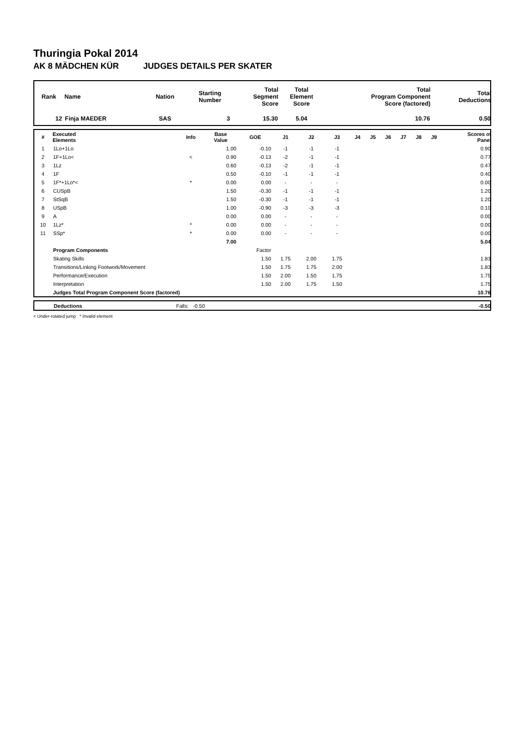Thuringia Pokal 2014
AK 8 MÄDCHEN KÜR JUDGES DETAILS PER SKATER
| Rank | Name | Nation | Starting Number | Total Segment Score | Total Element Score | Total Program Component Score (factored) | Total Deductions |
| --- | --- | --- | --- | --- | --- | --- | --- |
| 12 | Finja MAEDER | SAS | 3 | 15.30 | 5.04 | 10.76 | 0.50 |
| # | Executed Elements | Info | Base Value | GOE | J1 | J2 | J3 | J4 | J5 | J6 | J7 | J8 | J9 | Scores of Panel |
| --- | --- | --- | --- | --- | --- | --- | --- | --- | --- | --- | --- | --- | --- | --- |
| 1 | 1Lo+1Lo | | 1.00 | -0.10 | -1 | -1 | -1 | | | | | | | 0.90 |
| 2 | 1F+1Lo< | < | 0.90 | -0.13 | -2 | -1 | -1 | | | | | | | 0.77 |
| 3 | 1Lz | | 0.60 | -0.13 | -2 | -1 | -1 | | | | | | | 0.47 |
| 4 | 1F | | 0.50 | -0.10 | -1 | -1 | -1 | | | | | | | 0.40 |
| 5 | 1F*+1Lo*< | * | 0.00 | 0.00 | - | - | - | | | | | | | 0.00 |
| 6 | CUSpB | | 1.50 | -0.30 | -1 | -1 | -1 | | | | | | | 1.20 |
| 7 | StSqB | | 1.50 | -0.30 | -1 | -1 | -1 | | | | | | | 1.20 |
| 8 | USpB | | 1.00 | -0.90 | -3 | -3 | -3 | | | | | | | 0.10 |
| 9 | A | | 0.00 | 0.00 | - | - | - | | | | | | | 0.00 |
| 10 | 1Lz* | * | 0.00 | 0.00 | - | - | - | | | | | | | 0.00 |
| 11 | SSp* | * | 0.00 | 0.00 | - | - | - | | | | | | | 0.00 |
| | | | 7.00 | | | | | | | | | | | 5.04 |
| | Program Components | | | Factor | | | | | | | | | | |
| | Skating Skills | | | 1.50 | 1.75 | 2.00 | 1.75 | | | | | | | 1.83 |
| | Transitions/Linking Footwork/Movement | | | 1.50 | 1.75 | 1.75 | 2.00 | | | | | | | 1.83 |
| | Performance/Execution | | | 1.50 | 2.00 | 1.50 | 1.75 | | | | | | | 1.75 |
| | Interpretation | | | 1.50 | 2.00 | 1.75 | 1.50 | | | | | | | 1.75 |
| | Judges Total Program Component Score (factored) | | | | | | | | | | | | | 10.76 |
| | Deductions | Falls: -0.50 | -0.50 |
< Under-rotated jump * Invalid element